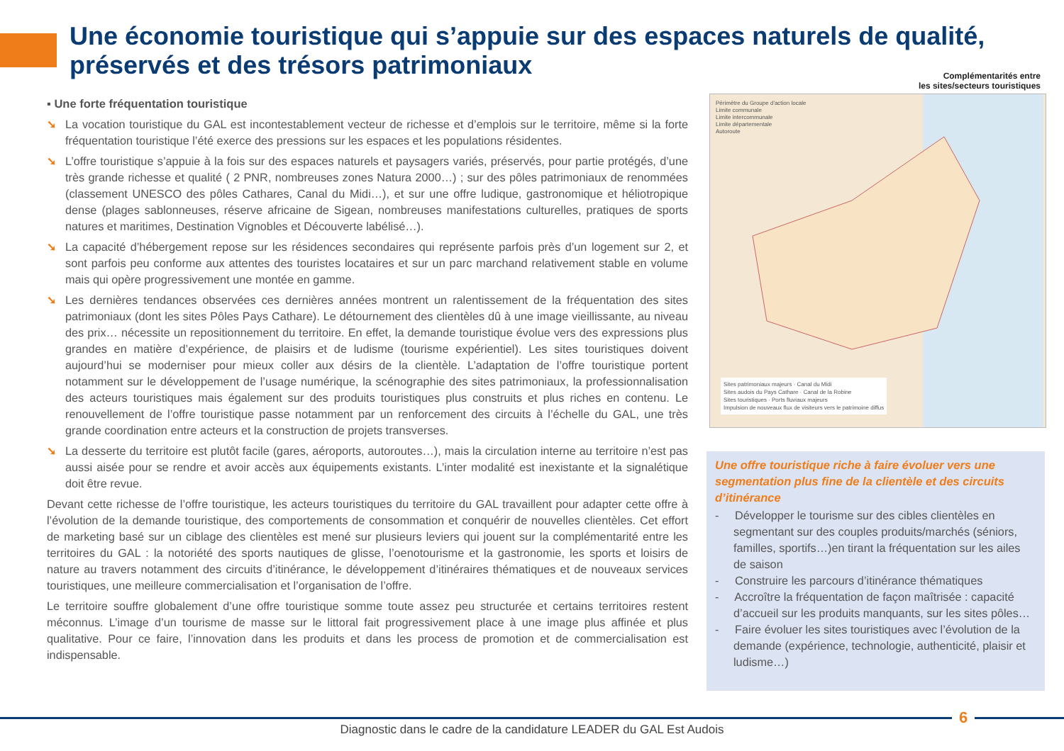Une économie touristique qui s’appuie sur des espaces naturels de qualité, préservés et des trésors patrimoniaux
▪ Une forte fréquentation touristique
➘ La vocation touristique du GAL est incontestablement vecteur de richesse et d’emplois sur le territoire, même si la forte fréquentation touristique l’été exerce des pressions sur les espaces et les populations résidentes.
➘ L’offre touristique s’appuie à la fois sur des espaces naturels et paysagers variés, préservés, pour partie protégés, d’une très grande richesse et qualité ( 2 PNR, nombreuses zones Natura 2000…) ; sur des pôles patrimoniaux de renommées (classement UNESCO des pôles Cathares, Canal du Midi…), et sur une offre ludique, gastronomique et héliotropique dense (plages sablonneuses, réserve africaine de Sigean, nombreuses manifestations culturelles, pratiques de sports natures et maritimes, Destination Vignobles et Découverte labélisé…).
➘ La capacité d’hébergement repose sur les résidences secondaires qui représente parfois près d’un logement sur 2, et sont parfois peu conforme aux attentes des touristes locataires et sur un parc marchand relativement stable en volume mais qui opère progressivement une montée en gamme.
➘ Les dernières tendances observées ces dernières années montrent un ralentissement de la fréquentation des sites patrimoniaux (dont les sites Pôles Pays Cathare). Le détournement des clientèles dû à une image vieillissante, au niveau des prix… nécessite un repositionnement du territoire. En effet, la demande touristique évolue vers des expressions plus grandes en matière d’expérience, de plaisirs et de ludisme (tourisme expérientiel). Les sites touristiques doivent aujourd’hui se moderniser pour mieux coller aux désirs de la clientèle. L’adaptation de l’offre touristique portent notamment sur le développement de l’usage numérique, la scénographie des sites patrimoniaux, la professionnalisation des acteurs touristiques mais également sur des produits touristiques plus construits et plus riches en contenu. Le renouvellement de l’offre touristique passe notamment par un renforcement des circuits à l’échelle du GAL, une très grande coordination entre acteurs et la construction de projets transverses.
➘ La desserte du territoire est plutôt facile (gares, aéroports, autoroutes…), mais la circulation interne au territoire n’est pas aussi aisée pour se rendre et avoir accès aux équipements existants. L’inter modalité est inexistante et la signalétique doit être revue.
Devant cette richesse de l’offre touristique, les acteurs touristiques du territoire du GAL travaillent pour adapter cette offre à l’évolution de la demande touristique, des comportements de consommation et conquérir de nouvelles clientèles. Cet effort de marketing basé sur un ciblage des clientèles est mené sur plusieurs leviers qui jouent sur la complémentarité entre les territoires du GAL : la notoriété des sports nautiques de glisse, l’oenotourisme et la gastronomie, les sports et loisirs de nature au travers notamment des circuits d’itinérance, le développement d’itinéraires thématiques et de nouveaux services touristiques, une meilleure commercialisation et l’organisation de l’offre.
Le territoire souffre globalement d’une offre touristique somme toute assez peu structurée et certains territoires restent méconnus. L’image d’un tourisme de masse sur le littoral fait progressivement place à une image plus affinée et plus qualitative. Pour ce faire, l’innovation dans les produits et dans les process de promotion et de commercialisation est indispensable.
Complémentarités entre
les sites/secteurs touristiques
Périmètre du Groupe d'action locale
Limite communale
Limite intercommunale
Limite départementale
Autoroute
Sites patrimoniaux majeurs · Canal du Midi
Sites audois du Pays Cathare · Canal de la Robine
Sites touristiques · Ports fluviaux majeurs
Impulsion de nouveaux flux de visiteurs vers le patrimoine diffus
Une offre touristique riche à faire évoluer vers une segmentation plus fine de la clientèle et des circuits d’itinérance
- Développer le tourisme sur des cibles clientèles en segmentant sur des couples produits/marchés (séniors, familles, sportifs…)en tirant la fréquentation sur les ailes de saison
- Construire les parcours d’itinérance thématiques
- Accroître la fréquentation de façon maîtrisée : capacité d’accueil sur les produits manquants, sur les sites pôles…
- Faire évoluer les sites touristiques avec l’évolution de la demande (expérience, technologie, authenticité, plaisir et ludisme…)
6
Diagnostic dans le cadre de la candidature LEADER du GAL Est Audois